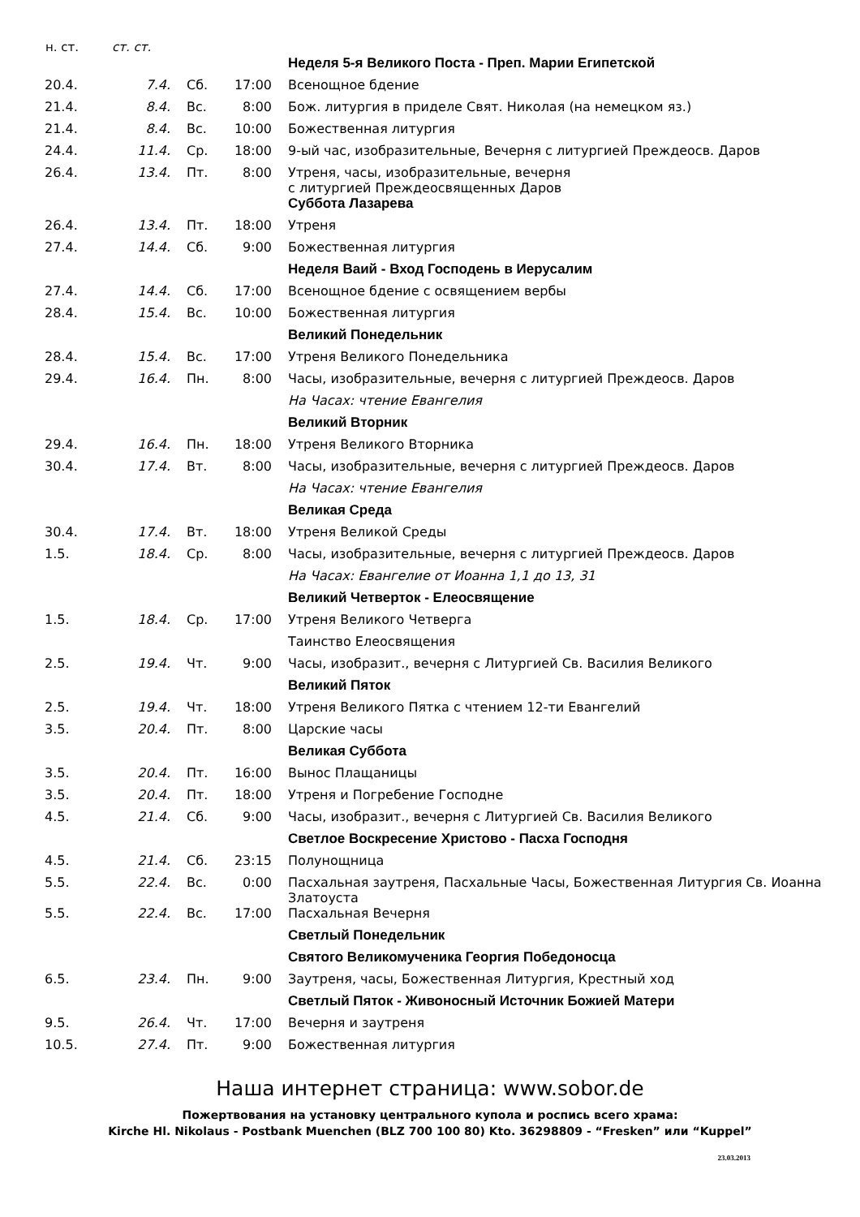| н. ст. | ст. ст. | | | |
| --- | --- | --- | --- | --- |
| | | | | Неделя 5-я Великого Поста - Преп. Марии Египетской |
| 20.4. | 7.4. | Сб. | 17:00 | Всенощное бдение |
| 21.4. | 8.4. | Вс. | 8:00 | Бож. литургия в приделе Свят. Николая (на немецком яз.) |
| 21.4. | 8.4. | Вс. | 10:00 | Божественная литургия |
| 24.4. | 11.4. | Ср. | 18:00 | 9-ый час, изобразительные, Вечерня с литургией Преждеосв. Даров |
| 26.4. | 13.4. | Пт. | 8:00 | Утреня, часы, изобразительные, вечерня с литургией Преждеосвященных Даров |
| | | | | Суббота Лазарева |
| 26.4. | 13.4. | Пт. | 18:00 | Утреня |
| 27.4. | 14.4. | Сб. | 9:00 | Божественная литургия |
| | | | | Неделя Ваий - Вход Господень в Иерусалим |
| 27.4. | 14.4. | Сб. | 17:00 | Всенощное бдение с освящением вербы |
| 28.4. | 15.4. | Вс. | 10:00 | Божественная литургия |
| | | | | Великий Понедельник |
| 28.4. | 15.4. | Вс. | 17:00 | Утреня Великого Понедельника |
| 29.4. | 16.4. | Пн. | 8:00 | Часы, изобразительные, вечерня с литургией Преждеосв. Даров |
| | | | | На Часах: чтение Евангелия |
| | | | | Великий Вторник |
| 29.4. | 16.4. | Пн. | 18:00 | Утреня Великого Вторника |
| 30.4. | 17.4. | Вт. | 8:00 | Часы, изобразительные, вечерня с литургией Преждеосв. Даров |
| | | | | На Часах: чтение Евангелия |
| | | | | Великая Среда |
| 30.4. | 17.4. | Вт. | 18:00 | Утреня Великой Среды |
| 1.5. | 18.4. | Ср. | 8:00 | Часы, изобразительные, вечерня с литургией Преждеосв. Даров |
| | | | | На Часах: Евангелие от Иоанна 1,1 до 13, 31 |
| | | | | Великий Четверток - Елеосвящение |
| 1.5. | 18.4. | Ср. | 17:00 | Утреня Великого Четверга |
| | | | | Таинство Елеосвящения |
| 2.5. | 19.4. | Чт. | 9:00 | Часы, изобразит., вечерня с Литургией Св. Василия Великого |
| | | | | Великий Пяток |
| 2.5. | 19.4. | Чт. | 18:00 | Утреня Великого Пятка с чтением 12-ти Евангелий |
| 3.5. | 20.4. | Пт. | 8:00 | Царские часы |
| | | | | Великая Суббота |
| 3.5. | 20.4. | Пт. | 16:00 | Вынос Плащаницы |
| 3.5. | 20.4. | Пт. | 18:00 | Утреня и Погребение Господне |
| 4.5. | 21.4. | Сб. | 9:00 | Часы, изобразит., вечерня с Литургией Св. Василия Великого |
| | | | | Светлое Воскресение Христово - Пасха Господня |
| 4.5. | 21.4. | Сб. | 23:15 | Полунощница |
| 5.5. | 22.4. | Вс. | 0:00 | Пасхальная заутреня, Пасхальные Часы, Божественная Литургия Св. Иоанна Златоуста |
| 5.5. | 22.4. | Вс. | 17:00 | Пасхальная Вечерня |
| | | | | Светлый Понедельник |
| | | | | Святого Великомученика Георгия Победоносца |
| 6.5. | 23.4. | Пн. | 9:00 | Заутреня, часы, Божественная Литургия, Крестный ход |
| | | | | Светлый Пяток - Живоносный Источник Божией Матери |
| 9.5. | 26.4. | Чт. | 17:00 | Вечерня и заутреня |
| 10.5. | 27.4. | Пт. | 9:00 | Божественная литургия |
Наша интернет страница: www.sobor.de
Пожертвования на установку центрального купола и роспись всего храма:
Kirche Hl. Nikolaus - Postbank Muenchen (BLZ 700 100 80) Kto. 36298809 - “Fresken” или “Kuppel”
23.03.2013